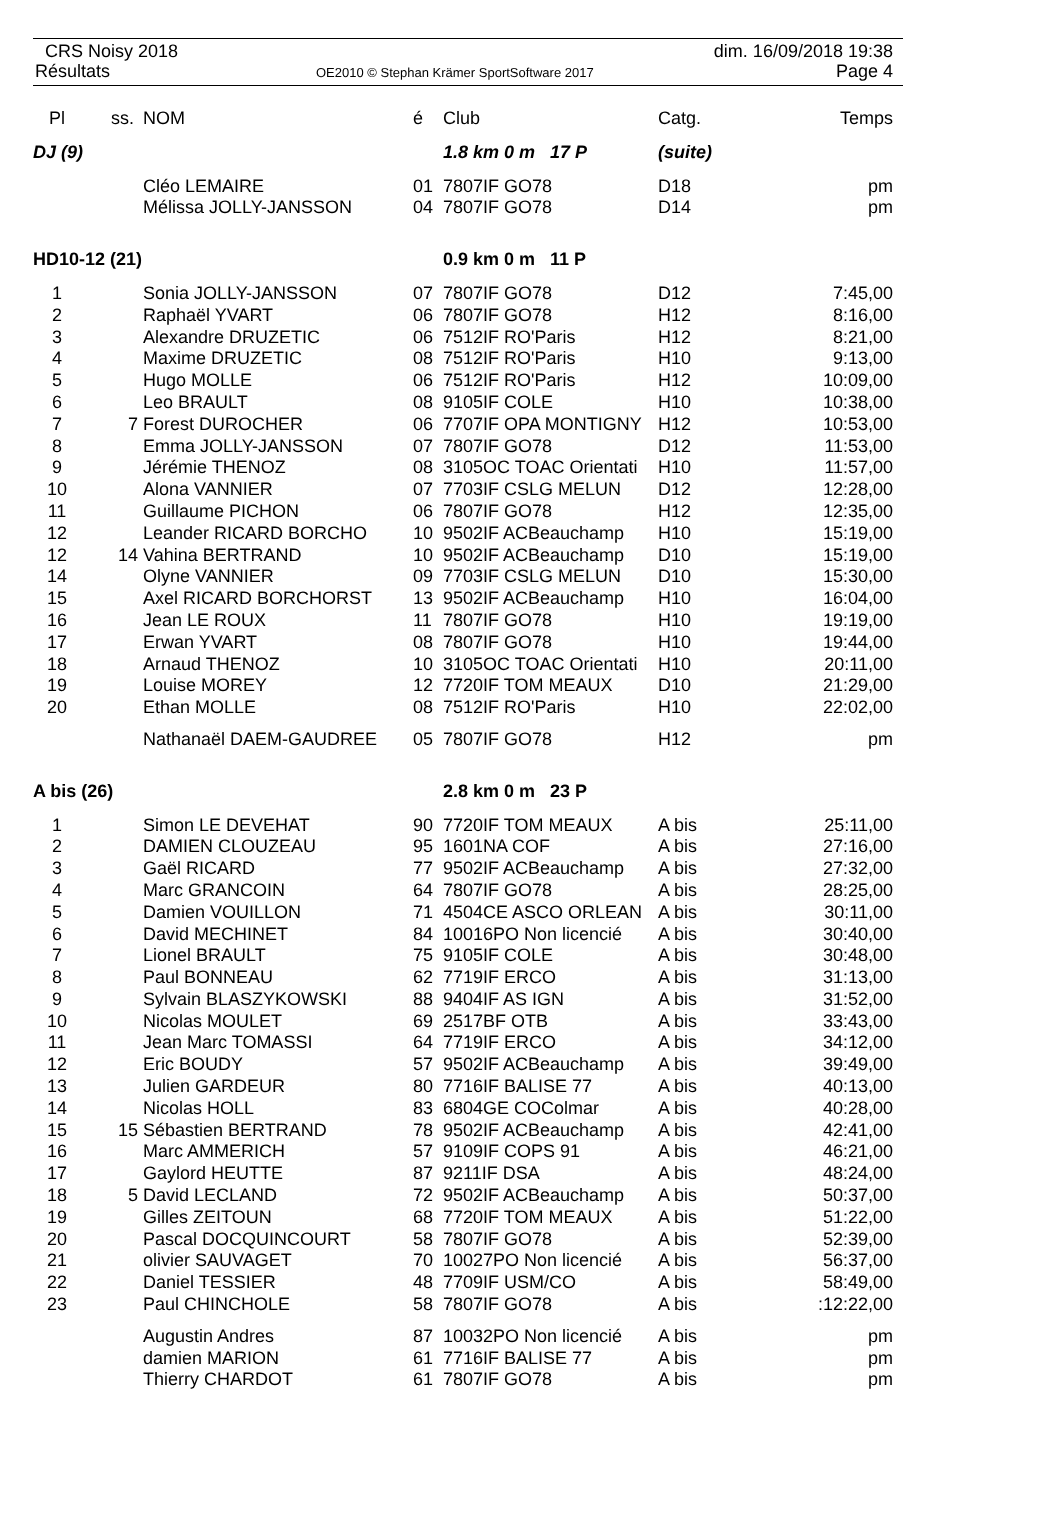CRS Noisy 2018
Résultats
OE2010 © Stephan Krämer SportSoftware 2017
dim. 16/09/2018 19:38
Page 4
| Pl | | ss. | NOM | é | Club | Catg. | Temps |
| --- | --- | --- | --- | --- | --- | --- | --- |
| DJ (9) | | | | | 1.8 km 0 m 17 P | (suite) | |
| | | | Cléo LEMAIRE | 01 | 7807IF GO78 | D18 | pm |
| | | | Mélissa JOLLY-JANSSON | 04 | 7807IF GO78 | D14 | pm |
| HD10-12 (21) | | | | | 0.9 km 0 m 11 P | | |
| 1 | | | Sonia JOLLY-JANSSON | 07 | 7807IF GO78 | D12 | 7:45,00 |
| 2 | | | Raphaël YVART | 06 | 7807IF GO78 | H12 | 8:16,00 |
| 3 | | | Alexandre DRUZETIC | 06 | 7512IF RO'Paris | H12 | 8:21,00 |
| 4 | | | Maxime DRUZETIC | 08 | 7512IF RO'Paris | H10 | 9:13,00 |
| 5 | | | Hugo MOLLE | 06 | 7512IF RO'Paris | H12 | 10:09,00 |
| 6 | | | Leo BRAULT | 08 | 9105IF COLE | H10 | 10:38,00 |
| 7 | | 7 | Forest DUROCHER | 06 | 7707IF OPA MONTIGNY | H12 | 10:53,00 |
| 8 | | | Emma JOLLY-JANSSON | 07 | 7807IF GO78 | D12 | 11:53,00 |
| 9 | | | Jérémie THENOZ | 08 | 3105OC TOAC Orientati | H10 | 11:57,00 |
| 10 | | | Alona VANNIER | 07 | 7703IF CSLG MELUN | D12 | 12:28,00 |
| 11 | | | Guillaume PICHON | 06 | 7807IF GO78 | H12 | 12:35,00 |
| 12 | | | Leander RICARD BORCHO | 10 | 9502IF ACBeauchamp | H10 | 15:19,00 |
| 12 | | 14 | Vahina BERTRAND | 10 | 9502IF ACBeauchamp | D10 | 15:19,00 |
| 14 | | | Olyne VANNIER | 09 | 7703IF CSLG MELUN | D10 | 15:30,00 |
| 15 | | | Axel RICARD BORCHORST | 13 | 9502IF ACBeauchamp | H10 | 16:04,00 |
| 16 | | | Jean LE ROUX | 11 | 7807IF GO78 | H10 | 19:19,00 |
| 17 | | | Erwan YVART | 08 | 7807IF GO78 | H10 | 19:44,00 |
| 18 | | | Arnaud THENOZ | 10 | 3105OC TOAC Orientati | H10 | 20:11,00 |
| 19 | | | Louise MOREY | 12 | 7720IF TOM MEAUX | D10 | 21:29,00 |
| 20 | | | Ethan MOLLE | 08 | 7512IF RO'Paris | H10 | 22:02,00 |
| | | | Nathanaël DAEM-GAUDREE | 05 | 7807IF GO78 | H12 | pm |
| A bis (26) | | | | | 2.8 km 0 m 23 P | | |
| 1 | | | Simon LE DEVEHAT | 90 | 7720IF TOM MEAUX | A bis | 25:11,00 |
| 2 | | | DAMIEN CLOUZEAU | 95 | 1601NA COF | A bis | 27:16,00 |
| 3 | | | Gaël RICARD | 77 | 9502IF ACBeauchamp | A bis | 27:32,00 |
| 4 | | | Marc GRANCOIN | 64 | 7807IF GO78 | A bis | 28:25,00 |
| 5 | | | Damien VOUILLON | 71 | 4504CE ASCO ORLEAN | A bis | 30:11,00 |
| 6 | | | David MECHINET | 84 | 10016PO Non licencié | A bis | 30:40,00 |
| 7 | | | Lionel BRAULT | 75 | 9105IF COLE | A bis | 30:48,00 |
| 8 | | | Paul BONNEAU | 62 | 7719IF ERCO | A bis | 31:13,00 |
| 9 | | | Sylvain BLASZYKOWSKI | 88 | 9404IF AS IGN | A bis | 31:52,00 |
| 10 | | | Nicolas MOULET | 69 | 2517BF OTB | A bis | 33:43,00 |
| 11 | | | Jean Marc TOMASSI | 64 | 7719IF ERCO | A bis | 34:12,00 |
| 12 | | | Eric BOUDY | 57 | 9502IF ACBeauchamp | A bis | 39:49,00 |
| 13 | | | Julien GARDEUR | 80 | 7716IF BALISE 77 | A bis | 40:13,00 |
| 14 | | | Nicolas HOLL | 83 | 6804GE COColmar | A bis | 40:28,00 |
| 15 | | 15 | Sébastien BERTRAND | 78 | 9502IF ACBeauchamp | A bis | 42:41,00 |
| 16 | | | Marc AMMERICH | 57 | 9109IF COPS 91 | A bis | 46:21,00 |
| 17 | | | Gaylord HEUTTE | 87 | 9211IF DSA | A bis | 48:24,00 |
| 18 | | 5 | David LECLAND | 72 | 9502IF ACBeauchamp | A bis | 50:37,00 |
| 19 | | | Gilles ZEITOUN | 68 | 7720IF TOM MEAUX | A bis | 51:22,00 |
| 20 | | | Pascal DOCQUINCOURT | 58 | 7807IF GO78 | A bis | 52:39,00 |
| 21 | | | olivier SAUVAGET | 70 | 10027PO Non licencié | A bis | 56:37,00 |
| 22 | | | Daniel TESSIER | 48 | 7709IF USM/CO | A bis | 58:49,00 |
| 23 | | | Paul CHINCHOLE | 58 | 7807IF GO78 | A bis | :12:22,00 |
| | | | Augustin Andres | 87 | 10032PO Non licencié | A bis | pm |
| | | | damien MARION | 61 | 7716IF BALISE 77 | A bis | pm |
| | | | Thierry CHARDOT | 61 | 7807IF GO78 | A bis | pm |